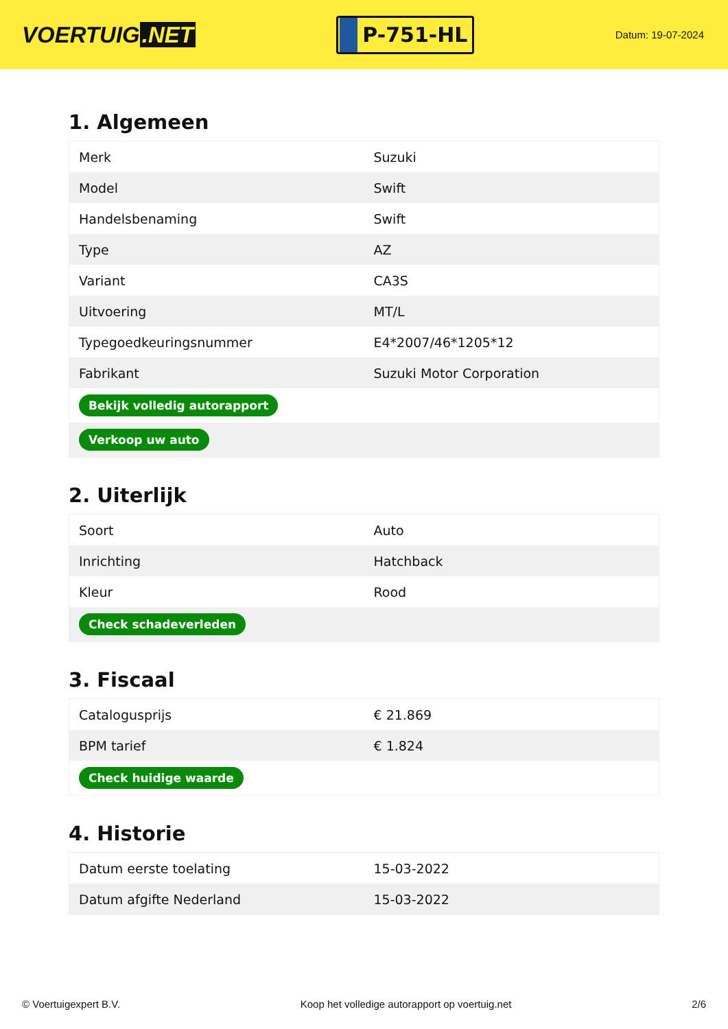VOERTUIG.NET
P-751-HL
Datum: 19-07-2024
1. Algemeen
| Merk | Suzuki |
| Model | Swift |
| Handelsbenaming | Swift |
| Type | AZ |
| Variant | CA3S |
| Uitvoering | MT/L |
| Typegoedkeuringsnummer | E4*2007/46*1205*12 |
| Fabrikant | Suzuki Motor Corporation |
| Bekijk volledig autorapport | |
| Verkoop uw auto | |
2. Uiterlijk
| Soort | Auto |
| Inrichting | Hatchback |
| Kleur | Rood |
| Check schadeverleden | |
3. Fiscaal
| Catalogusprijs | € 21.869 |
| BPM tarief | € 1.824 |
| Check huidige waarde | |
4. Historie
| Datum eerste toelating | 15-03-2022 |
| Datum afgifte Nederland | 15-03-2022 |
© Voertuigexpert B.V. Koop het volledige autorapport op voertuig.net 2/6